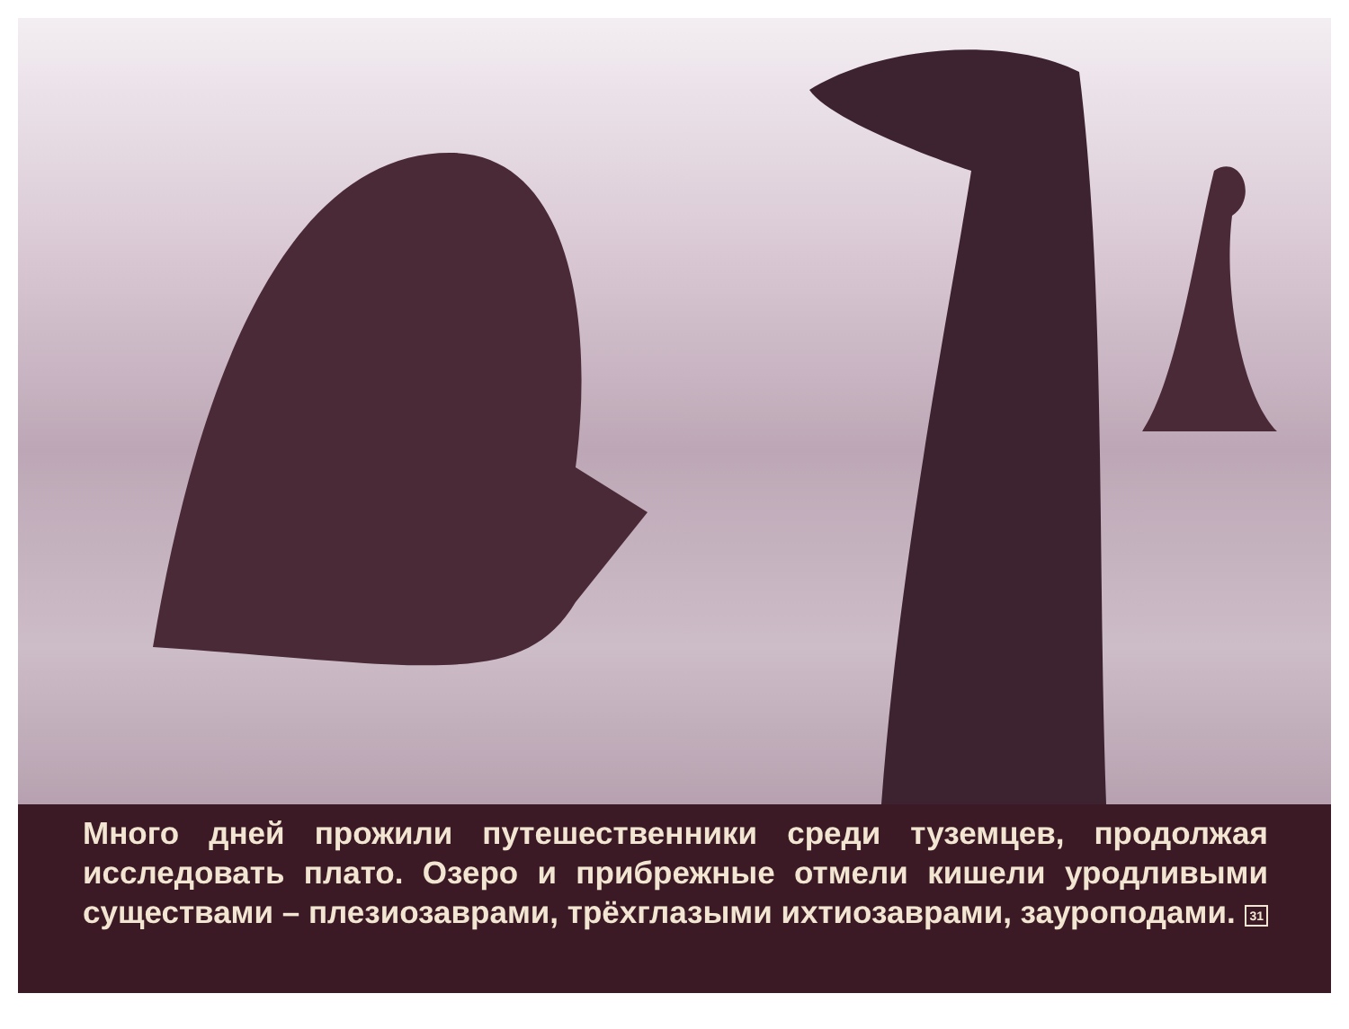Много дней прожили путешественники среди туземцев, продолжая исследовать плато. Озеро и прибрежные отмели кишели уродливыми существами – плезиозаврами, трёхглазыми ихтиозаврами, зауроподами. 31